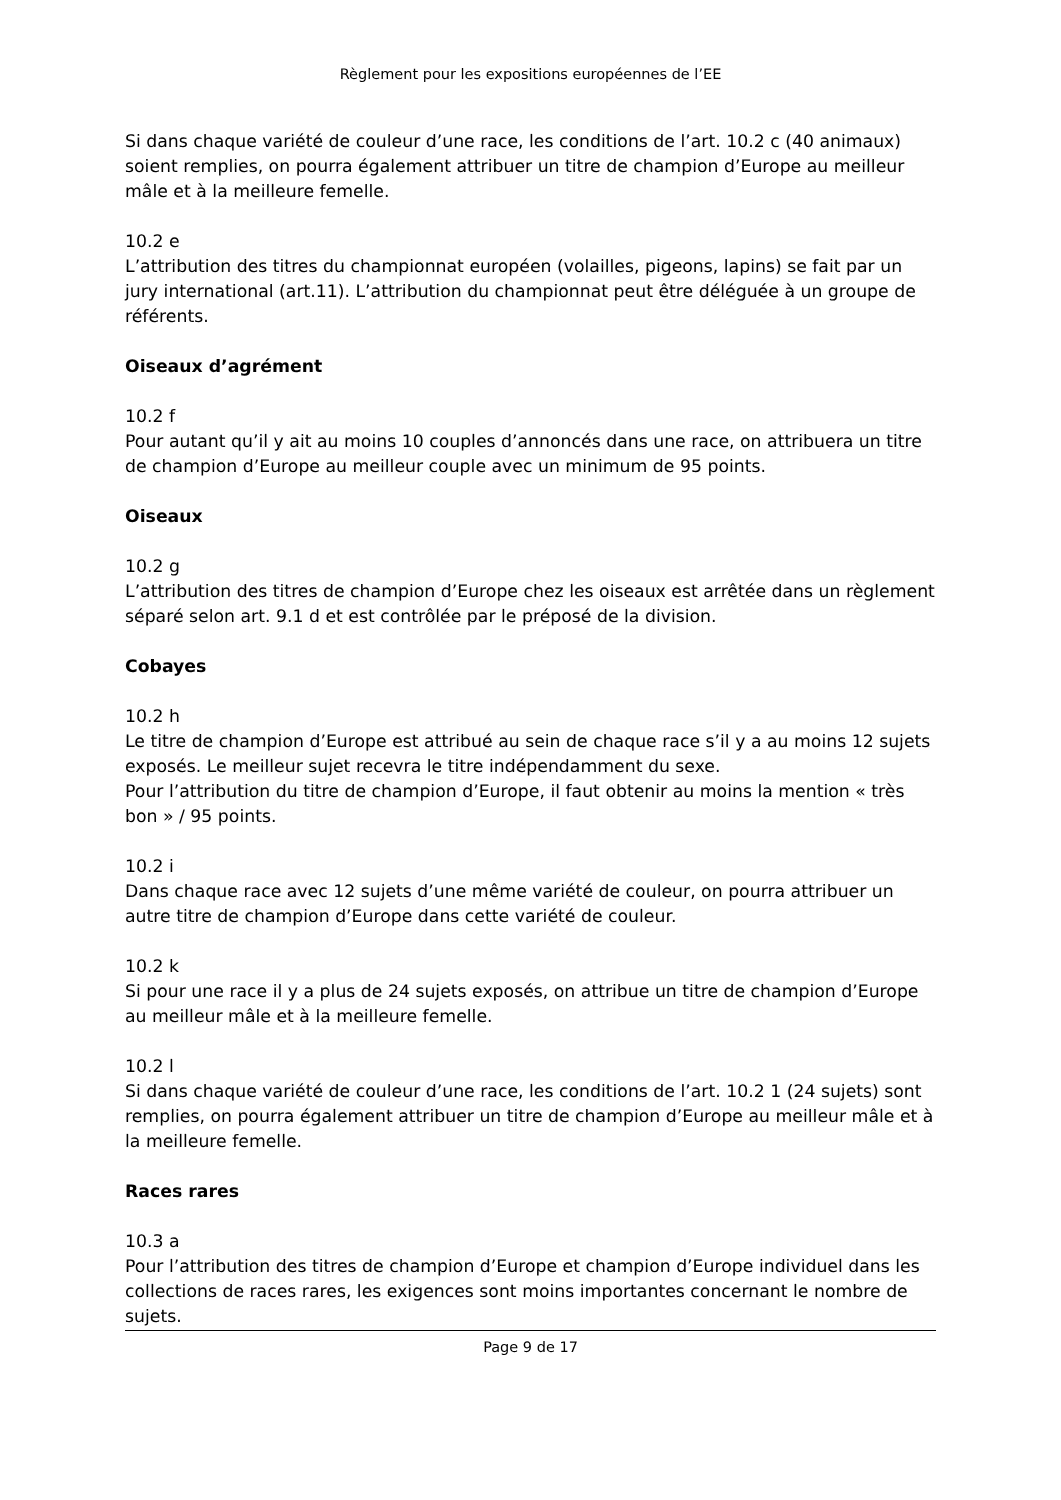Règlement pour les expositions européennes de l’EE
Si dans chaque variété de couleur d’une race, les conditions de l’art. 10.2 c (40 animaux) soient remplies, on pourra également attribuer un titre de champion d’Europe au meilleur mâle et à la meilleure femelle.
10.2 e
L’attribution des titres du championnat européen (volailles, pigeons, lapins) se fait par un jury international (art.11). L’attribution du championnat peut être déléguée à un groupe de référents.
Oiseaux d’agrément
10.2 f
Pour autant qu’il y ait au moins 10 couples d’annoncés dans une race, on attribuera un titre de champion d’Europe au meilleur couple avec un minimum de 95 points.
Oiseaux
10.2 g
L’attribution des titres de champion d’Europe chez les oiseaux est arrêtée dans un règlement séparé selon art. 9.1 d et est contrôlée par le préposé de la division.
Cobayes
10.2 h
Le titre de champion d’Europe est attribué au sein de chaque race s’il y a au moins 12 sujets exposés. Le meilleur sujet recevra le titre indépendamment du sexe.
Pour l’attribution du titre de champion d’Europe, il faut obtenir au moins la mention « très bon » / 95 points.
10.2 i
Dans chaque race avec 12 sujets d’une même variété de couleur, on pourra attribuer un autre titre de champion d’Europe dans cette variété de couleur.
10.2 k
Si pour une race il y a plus de 24 sujets exposés, on attribue un titre de champion d’Europe au meilleur mâle et à la meilleure femelle.
10.2 l
Si dans chaque variété de couleur d’une race, les conditions de l’art. 10.2 1 (24 sujets) sont remplies, on pourra également attribuer un titre de champion d’Europe au meilleur mâle et à la meilleure femelle.
Races rares
10.3 a
Pour l’attribution des titres de champion d’Europe et champion d’Europe individuel dans les collections de races rares, les exigences sont moins importantes concernant le nombre de sujets.
Page 9 de 17